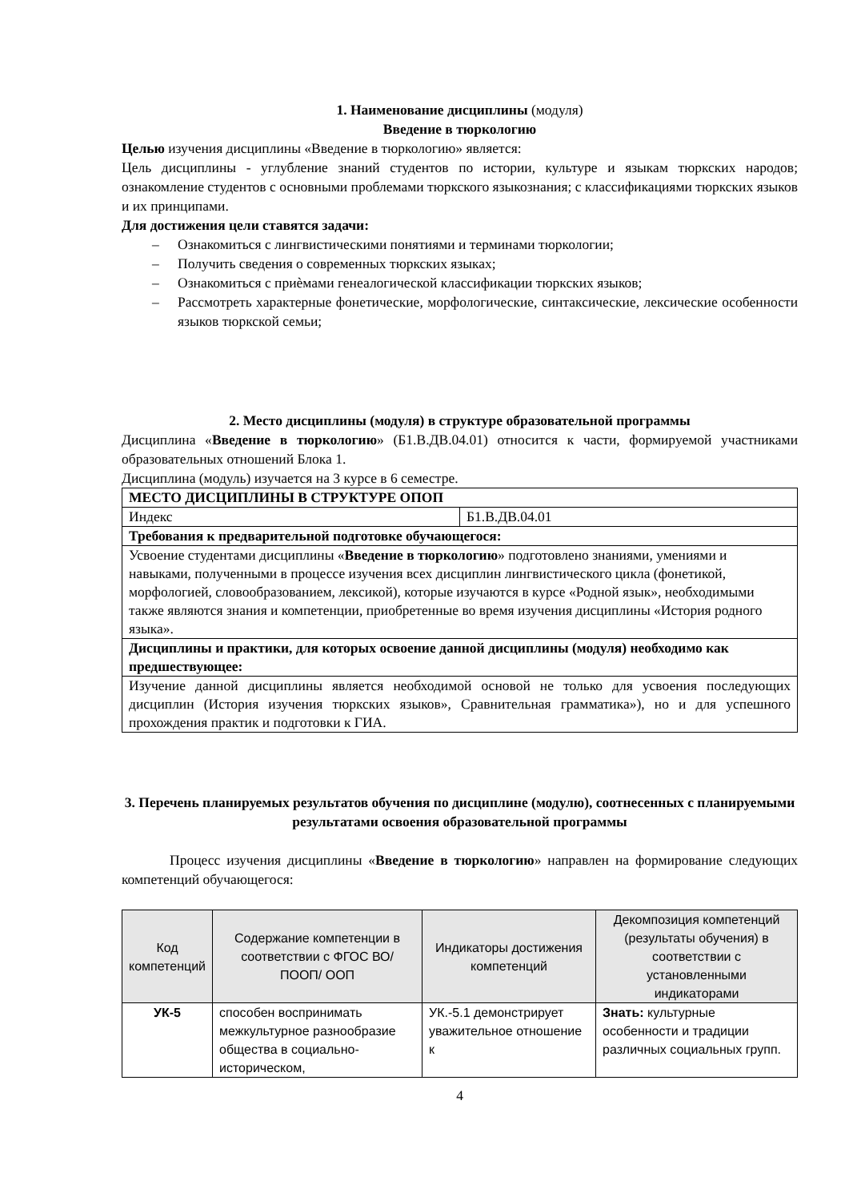1. Наименование дисциплины (модуля)
Введение в тюркологию
Целью изучения дисциплины «Введение в тюркологию» является:
Цель дисциплины - углубление знаний студентов по истории, культуре и языкам тюркских народов; ознакомление студентов с основными проблемами тюркского языкознания; с классификациями тюркских языков и их принципами.
Для достижения цели ставятся задачи:
– Ознакомиться с лингвистическими понятиями и терминами тюркологии;
– Получить сведения о современных тюркских языках;
– Ознакомиться с приѐмами генеалогической классификации тюркских языков;
– Рассмотреть характерные фонетические, морфологические, синтаксические, лексические особенности языков тюркской семьи;
2. Место дисциплины (модуля) в структуре образовательной программы
Дисциплина «Введение в тюркологию» (Б1.В.ДВ.04.01) относится к части, формируемой участниками образовательных отношений Блока 1.
Дисциплина (модуль) изучается на 3 курсе в 6 семестре.
| МЕСТО ДИСЦИПЛИНЫ В СТРУКТУРЕ ОПОП | |
| Индекс | Б1.В.ДВ.04.01 |
| Требования к предварительной подготовке обучающегося: | |
| Усвоение студентами дисциплины « Введение в тюркологию » подготовлено знаниями, умениями и навыками, полученными в процессе изучения всех дисциплин лингвистического цикла (фонетикой, морфологией, словообразованием, лексикой), которые изучаются в курсе «Родной язык», необходимыми также являются знания и компетенции, приобретенные во время изучения дисциплины «История родного языка». | |
| Дисциплины и практики, для которых освоение данной дисциплины (модуля) необходимо как предшествующее: | |
| Изучение данной дисциплины является необходимой основой не только для усвоения последующих дисциплин (История изучения тюркских языков», Сравнительная грамматика»), но и для успешного прохождения практик и подготовки к ГИА. | |
3. Перечень планируемых результатов обучения по дисциплине (модулю), соотнесенных с планируемыми результатами освоения образовательной программы
Процесс изучения дисциплины «Введение в тюркологию» направлен на формирование следующих компетенций обучающегося:
| Код компетенций | Содержание компетенции в соответствии с ФГОС ВО/ ПООП/ ООП | Индикаторы достижения компетенций | Декомпозиция компетенций (результаты обучения) в соответствии с установленными индикаторами |
| --- | --- | --- | --- |
| УК-5 | способен воспринимать межкультурное разнообразие общества в социально-историческом, | УК.-5.1 демонстрирует уважительное отношение к | Знать: культурные особенности и традиции различных социальных групп. |
4